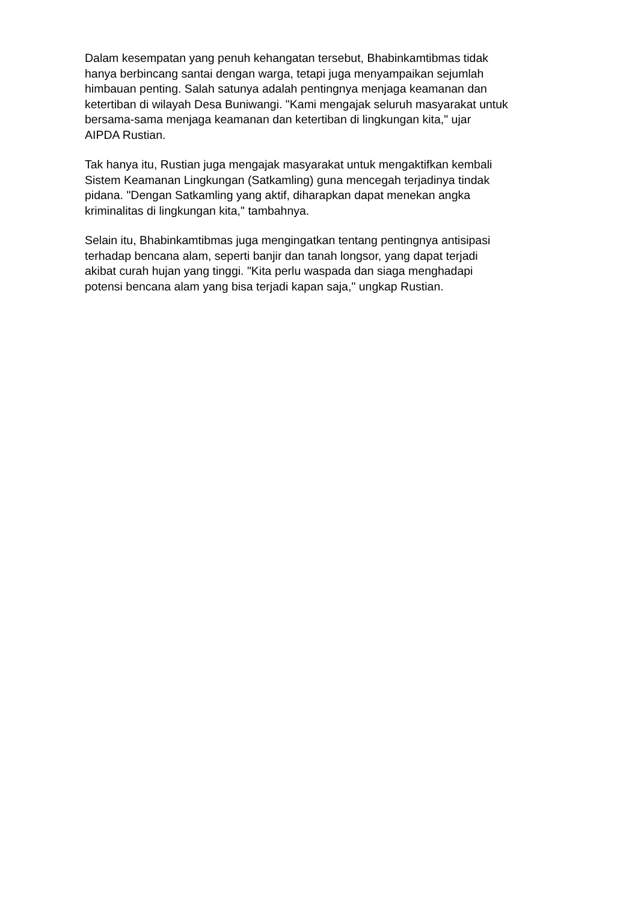Dalam kesempatan yang penuh kehangatan tersebut, Bhabinkamtibmas tidak
hanya berbincang santai dengan warga, tetapi juga menyampaikan sejumlah
himbauan penting. Salah satunya adalah pentingnya menjaga keamanan dan
ketertiban di wilayah Desa Buniwangi. "Kami mengajak seluruh masyarakat untuk
bersama-sama menjaga keamanan dan ketertiban di lingkungan kita," ujar
AIPDA Rustian.
Tak hanya itu, Rustian juga mengajak masyarakat untuk mengaktifkan kembali
Sistem Keamanan Lingkungan (Satkamling) guna mencegah terjadinya tindak
pidana. "Dengan Satkamling yang aktif, diharapkan dapat menekan angka
kriminalitas di lingkungan kita," tambahnya.
Selain itu, Bhabinkamtibmas juga mengingatkan tentang pentingnya antisipasi
terhadap bencana alam, seperti banjir dan tanah longsor, yang dapat terjadi
akibat curah hujan yang tinggi. "Kita perlu waspada dan siaga menghadapi
potensi bencana alam yang bisa terjadi kapan saja," ungkap Rustian.